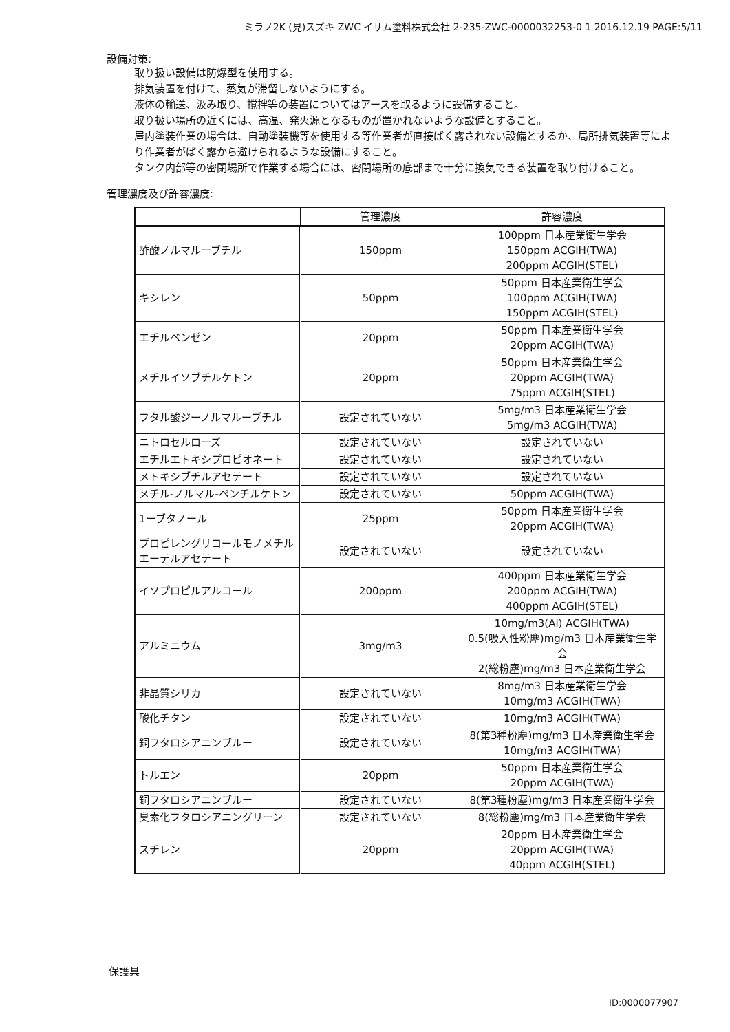ミラノ2K (見)スズキ ZWC イサム塗料株式会社 2-235-ZWC-0000032253-0 1 2016.12.19 PAGE:5/11
設備対策:
取り扱い設備は防爆型を使用する。
排気装置を付けて、蒸気が滞留しないようにする。
液体の輸送、汲み取り、撹拌等の装置についてはアースを取るように設備すること。
取り扱い場所の近くには、高温、発火源となるものが置かれないような設備とすること。
屋内塗装作業の場合は、自動塗装機等を使用する等作業者が直接ばく露されない設備とするか、局所排気装置等により作業者がばく露から避けられるような設備にすること。
タンク内部等の密閉場所で作業する場合には、密閉場所の底部まで十分に換気できる装置を取り付けること。
管理濃度及び許容濃度:
| | 管理濃度 | 許容濃度 |
| --- | --- | --- |
| 酢酸ノルマルーブチル | 150ppm | 100ppm 日本産業衛生学会 150ppm ACGIH(TWA) 200ppm ACGIH(STEL) |
| キシレン | 50ppm | 50ppm 日本産業衛生学会 100ppm ACGIH(TWA) 150ppm ACGIH(STEL) |
| エチルベンゼン | 20ppm | 50ppm 日本産業衛生学会 20ppm ACGIH(TWA) |
| メチルイソブチルケトン | 20ppm | 50ppm 日本産業衛生学会 20ppm ACGIH(TWA) 75ppm ACGIH(STEL) |
| フタル酸ジーノルマルーブチル | 設定されていない | 5mg/m3 日本産業衛生学会 5mg/m3 ACGIH(TWA) |
| ニトロセルローズ | 設定されていない | 設定されていない |
| エチルエトキシプロピオネート | 設定されていない | 設定されていない |
| メトキシブチルアセテート | 設定されていない | 設定されていない |
| メチル-ノルマル-ペンチルケトン | 設定されていない | 50ppm ACGIH(TWA) |
| 1ーブタノール | 25ppm | 50ppm 日本産業衛生学会 20ppm ACGIH(TWA) |
| プロピレングリコールモノメチルエーテルアセテート | 設定されていない | 設定されていない |
| イソプロピルアルコール | 200ppm | 400ppm 日本産業衛生学会 200ppm ACGIH(TWA) 400ppm ACGIH(STEL) |
| アルミニウム | 3mg/m3 | 10mg/m3(Al) ACGIH(TWA) 0.5(吸入性粉塵)mg/m3 日本産業衛生学会 2(総粉塵)mg/m3 日本産業衛生学会 |
| 非晶質シリカ | 設定されていない | 8mg/m3 日本産業衛生学会 10mg/m3 ACGIH(TWA) |
| 酸化チタン | 設定されていない | 10mg/m3 ACGIH(TWA) |
| 銅フタロシアニンブルー | 設定されていない | 8(第3種粉塵)mg/m3 日本産業衛生学会 10mg/m3 ACGIH(TWA) |
| トルエン | 20ppm | 50ppm 日本産業衛生学会 20ppm ACGIH(TWA) |
| 銅フタロシアニンブルー | 設定されていない | 8(第3種粉塵)mg/m3 日本産業衛生学会 |
| 臭素化フタロシアニングリーン | 設定されていない | 8(総粉塵)mg/m3 日本産業衛生学会 |
| スチレン | 20ppm | 20ppm 日本産業衛生学会 20ppm ACGIH(TWA) 40ppm ACGIH(STEL) |
保護具
ID:0000077907